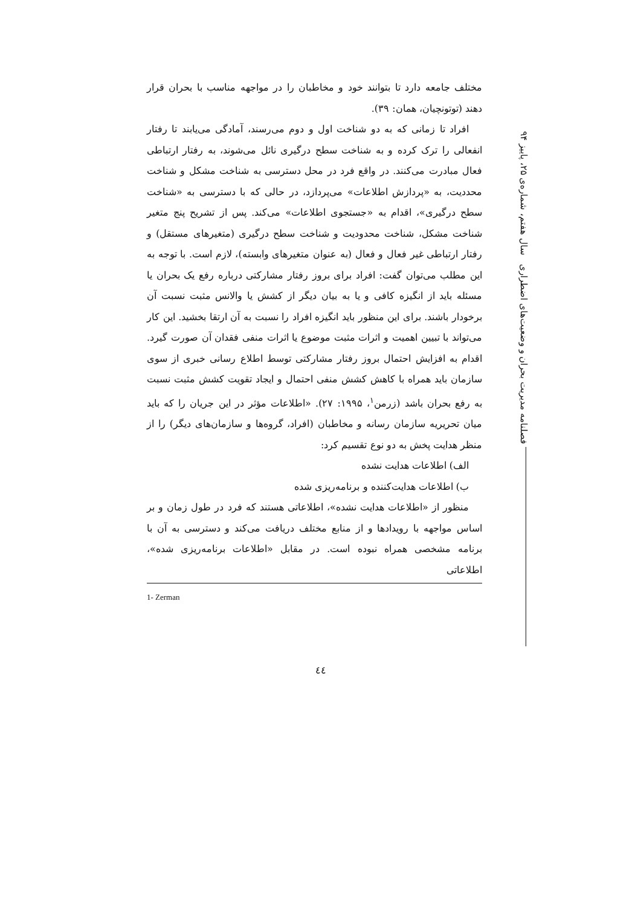فصلنامه مدیریت بحران و وضعیت‌های اضطراری سال هفتم، شماره‌ی ۲۵، پاییز ۹۴
مختلف جامعه دارد تا بتوانند خود و مخاطبان را در مواجهه مناسب با بحران قرار دهند (توتونچیان، همان: ۳۹).
افراد تا زمانی که به دو شناخت اول و دوم می‌رسند، آمادگی می‌یابند تا رفتار انفعالی را ترک کرده و به شناخت سطح درگیری نائل می‌شوند، به رفتار ارتباطی فعال مبادرت می‌کنند. در واقع فرد در محل دسترسی به شناخت مشکل و شناخت محددیت، به «پردازش اطلاعات» می‌پردازد، در حالی که با دسترسی به «شناخت سطح درگیری»، اقدام به «جستجوی اطلاعات» می‌کند. پس از تشریح پنج متغیر شناخت مشکل، شناخت محدودیت و شناخت سطح درگیری (متغیرهای مستقل) و رفتار ارتباطی غیر فعال و فعال (به عنوان متغیرهای وابسته)، لازم است. با توجه به این مطلب می‌توان گفت: افراد برای بروز رفتار مشارکتی درباره رفع یک بحران یا مسئله باید از انگیزه کافی و یا به بیان دیگر از کشش یا والانس مثبت نسبت آن برخودار باشند. برای این منظور باید انگیزه افراد را نسبت به آن ارتقا بخشید. این کار می‌تواند با تبیین اهمیت و اثرات مثبت موضوع یا اثرات منفی فقدان آن صورت گیرد. اقدام به افزایش احتمال بروز رفتار مشارکتی توسط اطلاع رسانی خبری از سوی سازمان باید همراه با کاهش کشش منفی احتمال و ایجاد تقویت کشش مثبت نسبت به رفع بحران باشد (زرمن<sup>۱</sup>، ۱۹۹۵: ۲۷). «اطلاعات مؤثر در این جریان را که باید میان تحریریه سازمان رسانه و مخاطبان (افراد، گروه‌ها و سازمان‌های دیگر) را از منظر هدایت پخش به دو نوع تقسیم کرد:
الف) اطلاعات هدایت نشده
ب) اطلاعات هدایت‌کننده و برنامه‌ریزی شده
منظور از «اطلاعات هدایت نشده»، اطلاعاتی هستند که فرد در طول زمان و بر اساس مواجهه با رویدادها و از منابع مختلف دریافت می‌کند و دسترسی به آن با برنامه مشخصی همراه نبوده است. در مقابل «اطلاعات برنامه‌ریزی شده»، اطلاعاتی
1- Zerman
٤٤